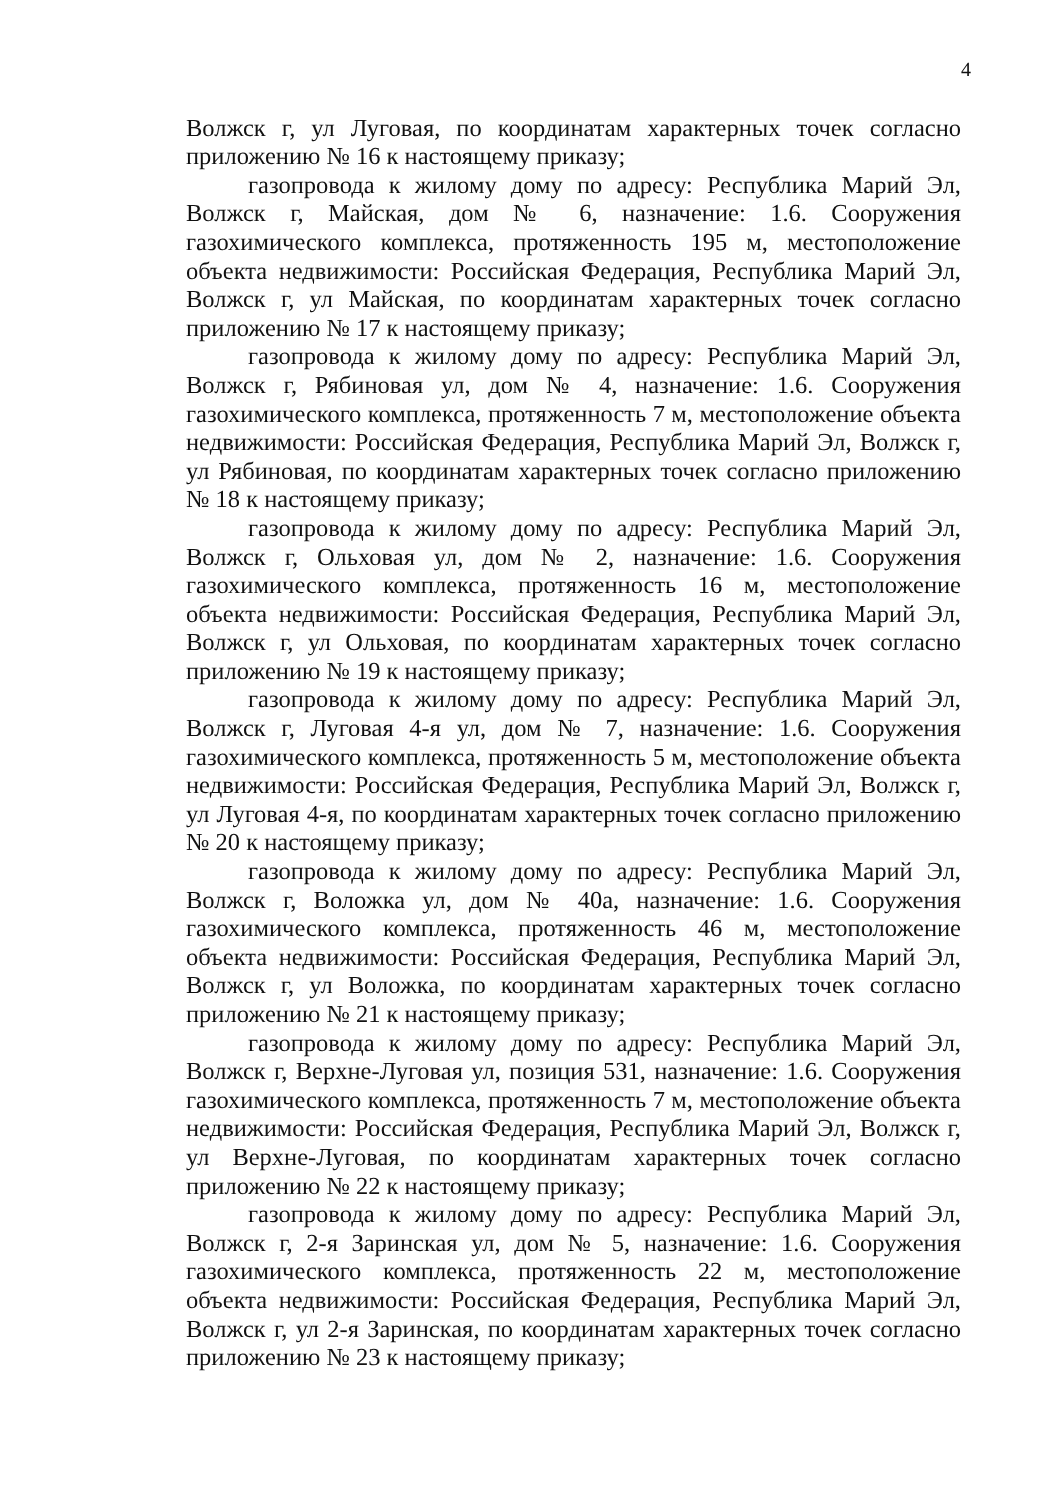4
Волжск г, ул Луговая, по координатам характерных точек согласно приложению № 16 к настоящему приказу;
газопровода к жилому дому по адресу: Республика Марий Эл, Волжск г, Майская, дом № 6, назначение: 1.6. Сооружения газохимического комплекса, протяженность 195 м, местоположение объекта недвижимости: Российская Федерация, Республика Марий Эл, Волжск г, ул Майская, по координатам характерных точек согласно приложению № 17 к настоящему приказу;
газопровода к жилому дому по адресу: Республика Марий Эл, Волжск г, Рябиновая ул, дом № 4, назначение: 1.6. Сооружения газохимического комплекса, протяженность 7 м, местоположение объекта недвижимости: Российская Федерация, Республика Марий Эл, Волжск г, ул Рябиновая, по координатам характерных точек согласно приложению № 18 к настоящему приказу;
газопровода к жилому дому по адресу: Республика Марий Эл, Волжск г, Ольховая ул, дом № 2, назначение: 1.6. Сооружения газохимического комплекса, протяженность 16 м, местоположение объекта недвижимости: Российская Федерация, Республика Марий Эл, Волжск г, ул Ольховая, по координатам характерных точек согласно приложению № 19 к настоящему приказу;
газопровода к жилому дому по адресу: Республика Марий Эл, Волжск г, Луговая 4-я ул, дом № 7, назначение: 1.6. Сооружения газохимического комплекса, протяженность 5 м, местоположение объекта недвижимости: Российская Федерация, Республика Марий Эл, Волжск г, ул Луговая 4-я, по координатам характерных точек согласно приложению № 20 к настоящему приказу;
газопровода к жилому дому по адресу: Республика Марий Эл, Волжск г, Воложка ул, дом № 40а, назначение: 1.6. Сооружения газохимического комплекса, протяженность 46 м, местоположение объекта недвижимости: Российская Федерация, Республика Марий Эл, Волжск г, ул Воложка, по координатам характерных точек согласно приложению № 21 к настоящему приказу;
газопровода к жилому дому по адресу: Республика Марий Эл, Волжск г, Верхне-Луговая ул, позиция 531, назначение: 1.6. Сооружения газохимического комплекса, протяженность 7 м, местоположение объекта недвижимости: Российская Федерация, Республика Марий Эл, Волжск г, ул Верхне-Луговая, по координатам характерных точек согласно приложению № 22 к настоящему приказу;
газопровода к жилому дому по адресу: Республика Марий Эл, Волжск г, 2-я Заринская ул, дом № 5, назначение: 1.6. Сооружения газохимического комплекса, протяженность 22 м, местоположение объекта недвижимости: Российская Федерация, Республика Марий Эл, Волжск г, ул 2-я Заринская, по координатам характерных точек согласно приложению № 23 к настоящему приказу;